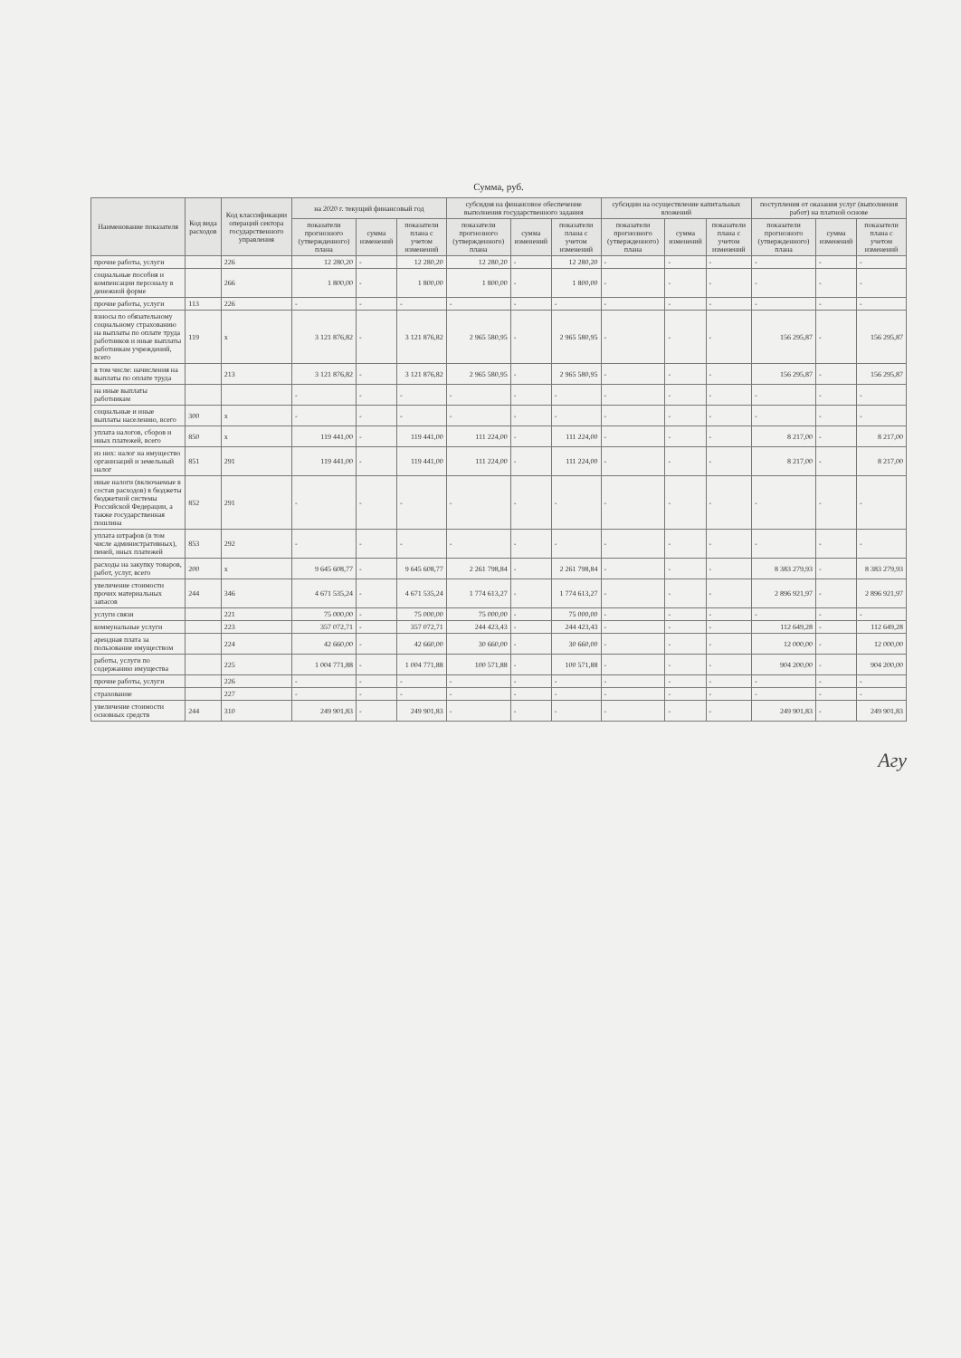Сумма, руб.
| Наименование показателя | Код вида расходов | Код классификации операций сектора государственного управления | на 2020 г. текущий финансовый год | | | субсидия на финансовое обеспечение выполнения государственного задания | | | субсидии на осуществление капитальных вложений | | | поступления от оказания услуг (выполнения работ) на платной основе | | |
| --- | --- | --- | --- | --- | --- | --- | --- | --- | --- | --- | --- | --- | --- | --- |
| | | | показатели прогнозного (утвержденного) плана | сумма изменений | показатели плана с учетом изменений | показатели прогнозного (утвержденного) плана | сумма изменений | показатели плана с учетом изменений | показатели прогнозного (утвержденного) плана | сумма изменений | показатели плана с учетом изменений | показатели прогнозного (утвержденного) плана | сумма изменений | показатели плана с учетом изменений |
| прочие работы, услуги | | 226 | 12 280,20 | - | 12 280,20 | 12 280,20 | - | 12 280,20 | - | - | - | - | - | - |
| социальные пособия и компенсации персоналу в денежной форме | | 266 | 1 800,00 | - | 1 800,00 | 1 800,00 | - | 1 800,00 | - | - | - | - | - | - |
| прочие работы, услуги | 113 | 226 | - | - | - | - | - | - | - | - | - | - | - | - |
| взносы по обязательному социальному страхованию на выплаты по оплате труда работников и иные выплаты работникам учреждений, всего | 119 | х | 3 121 876,82 | - | 3 121 876,82 | 2 965 580,95 | - | 2 965 580,95 | - | - | - | 156 295,87 | - | 156 295,87 |
| в том числе: начисления на выплаты по оплате труда | | 213 | 3 121 876,82 | - | 3 121 876,82 | 2 965 580,95 | - | 2 965 580,95 | - | - | - | 156 295,87 | - | 156 295,87 |
| на иные выплаты работникам | | | - | - | - | - | - | - | - | - | - | - | - | - |
| социальные и иные выплаты населению, всего | 300 | х | - | - | - | - | - | - | - | - | - | - | - | - |
| уплата налогов, сборов и иных платежей, всего | 850 | х | 119 441,00 | - | 119 441,00 | 111 224,00 | - | 111 224,00 | - | - | - | 8 217,00 | - | 8 217,00 |
| из них: налог на имущество организаций и земельный налог | 851 | 291 | 119 441,00 | - | 119 441,00 | 111 224,00 | - | 111 224,00 | - | - | - | 8 217,00 | - | 8 217,00 |
| иные налоги (включаемые в состав расходов) в бюджеты бюджетной системы Российской Федерации, а также государственная пошлина | 852 | 291 | - | - | - | - | - | - | - | - | - | - | - | - |
| уплата штрафов (в том числе административных), пеней, иных платежей | 853 | 292 | - | - | - | - | - | - | - | - | - | - | - | - |
| расходы на закупку товаров, работ, услуг, всего | 200 | х | 9 645 608,77 | - | 9 645 608,77 | 2 261 798,84 | - | 2 261 798,84 | - | - | - | 8 383 279,93 | - | 8 383 279,93 |
| увеличение стоимости прочих материальных запасов | 244 | 346 | 4 671 535,24 | - | 4 671 535,24 | 1 774 613,27 | - | 1 774 613,27 | - | - | - | 2 896 921,97 | - | 2 896 921,97 |
| услуги связи | | 221 | 75 000,00 | - | 75 000,00 | 75 000,00 | - | 75 000,00 | - | - | - | - | - | - |
| коммунальные услуги | | 223 | 357 072,71 | - | 357 072,71 | 244 423,43 | - | 244 423,43 | - | - | - | 112 649,28 | - | 112 649,28 |
| арендная плата за пользование имуществом | | 224 | 42 660,00 | - | 42 660,00 | 30 660,00 | - | 30 660,00 | - | - | - | 12 000,00 | - | 12 000,00 |
| работы, услуги по содержанию имущества | | 225 | 1 004 771,88 | - | 1 004 771,88 | 100 571,88 | - | 100 571,88 | - | - | - | 904 200,00 | - | 904 200,00 |
| прочие работы, услуги | | 226 | - | - | - | - | - | - | - | - | - | - | - | - |
| страхование | | 227 | - | - | - | - | - | - | - | - | - | - | - | - |
| увеличение стоимости основных средств | 244 | 310 | 249 901,83 | - | 249 901,83 | - | - | - | - | - | - | 249 901,83 | - | 249 901,83 |
Агу